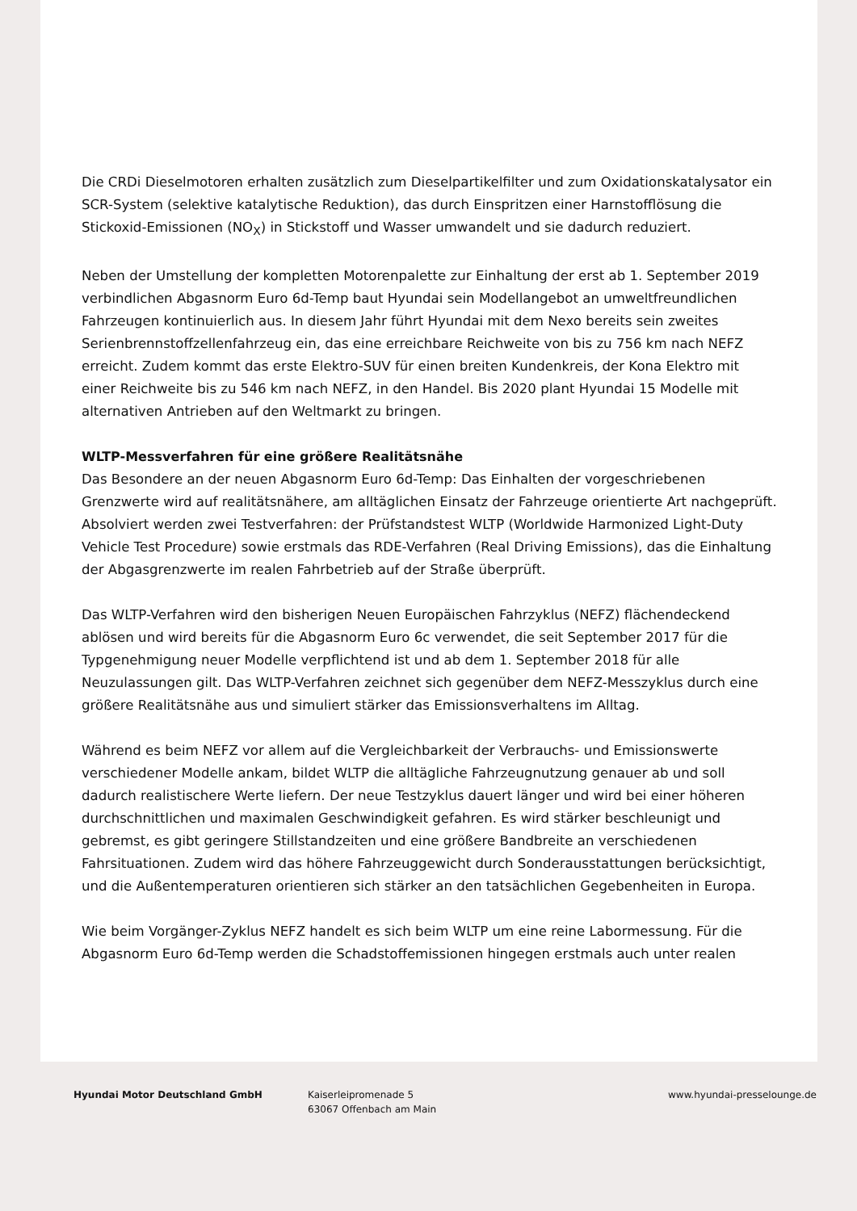Die CRDi Dieselmotoren erhalten zusätzlich zum Dieselpartikelfilter und zum Oxidationskatalysator ein SCR-System (selektive katalytische Reduktion), das durch Einspritzen einer Harnstofflösung die Stickoxid-Emissionen (NO<sub>X</sub>) in Stickstoff und Wasser umwandelt und sie dadurch reduziert.
Neben der Umstellung der kompletten Motorenpalette zur Einhaltung der erst ab 1. September 2019 verbindlichen Abgasnorm Euro 6d-Temp baut Hyundai sein Modellangebot an umweltfreundlichen Fahrzeugen kontinuierlich aus. In diesem Jahr führt Hyundai mit dem Nexo bereits sein zweites Serienbrennstoffzellenfahrzeug ein, das eine erreichbare Reichweite von bis zu 756 km nach NEFZ erreicht. Zudem kommt das erste Elektro-SUV für einen breiten Kundenkreis, der Kona Elektro mit einer Reichweite bis zu 546 km nach NEFZ, in den Handel. Bis 2020 plant Hyundai 15 Modelle mit alternativen Antrieben auf den Weltmarkt zu bringen.
WLTP-Messverfahren für eine größere Realitätsnähe
Das Besondere an der neuen Abgasnorm Euro 6d-Temp: Das Einhalten der vorgeschriebenen Grenzwerte wird auf realitätsnähere, am alltäglichen Einsatz der Fahrzeuge orientierte Art nachgeprüft. Absolviert werden zwei Testverfahren: der Prüfstandstest WLTP (Worldwide Harmonized Light-Duty Vehicle Test Procedure) sowie erstmals das RDE-Verfahren (Real Driving Emissions), das die Einhaltung der Abgasgrenzwerte im realen Fahrbetrieb auf der Straße überprüft.
Das WLTP-Verfahren wird den bisherigen Neuen Europäischen Fahrzyklus (NEFZ) flächendeckend ablösen und wird bereits für die Abgasnorm Euro 6c verwendet, die seit September 2017 für die Typgenehmigung neuer Modelle verpflichtend ist und ab dem 1. September 2018 für alle Neuzulassungen gilt. Das WLTP-Verfahren zeichnet sich gegenüber dem NEFZ-Messzyklus durch eine größere Realitätsnähe aus und simuliert stärker das Emissionsverhaltens im Alltag.
Während es beim NEFZ vor allem auf die Vergleichbarkeit der Verbrauchs- und Emissionswerte verschiedener Modelle ankam, bildet WLTP die alltägliche Fahrzeugnutzung genauer ab und soll dadurch realistischere Werte liefern. Der neue Testzyklus dauert länger und wird bei einer höheren durchschnittlichen und maximalen Geschwindigkeit gefahren. Es wird stärker beschleunigt und gebremst, es gibt geringere Stillstandzeiten und eine größere Bandbreite an verschiedenen Fahrsituationen. Zudem wird das höhere Fahrzeuggewicht durch Sonderausstattungen berücksichtigt, und die Außentemperaturen orientieren sich stärker an den tatsächlichen Gegebenheiten in Europa.
Wie beim Vorgänger-Zyklus NEFZ handelt es sich beim WLTP um eine reine Labormessung. Für die Abgasnorm Euro 6d-Temp werden die Schadstoffemissionen hingegen erstmals auch unter realen
Hyundai Motor Deutschland GmbH Kaiserleipromenade 5
63067 Offenbach am Main
www.hyundai-presselounge.de